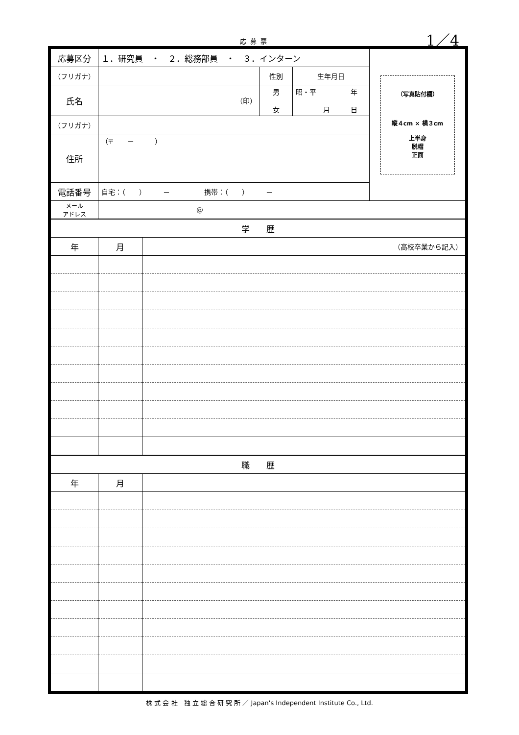応募票 1／4
| 応募区分 | １．研究員 ・ ２．総務部員 ・ ３．インターン | | | （写真貼付欄） 縦４cm × 横３cm 上半身 脱帽 正面 |
| （フリガナ） | | 性別 | 生年月日 | |
| 氏名 | （印） | 男 女 | 昭・平 年 月 日 | |
| （フリガナ） | | | | |
| 住所 | （〒 － ） | | | |
| 電話番号 | 自宅：（ ） － 携帯：（ ） － | | | |
| メール アドレス | @ | | | |
| 学 歴 | | |
| 年 | 月 | （高校卒業から記入） |
| 職 歴 | | |
| 年 | 月 | |
株 式 会 社　独 立 総 合 研 究 所 ／ Japan's Independent Institute Co., Ltd.